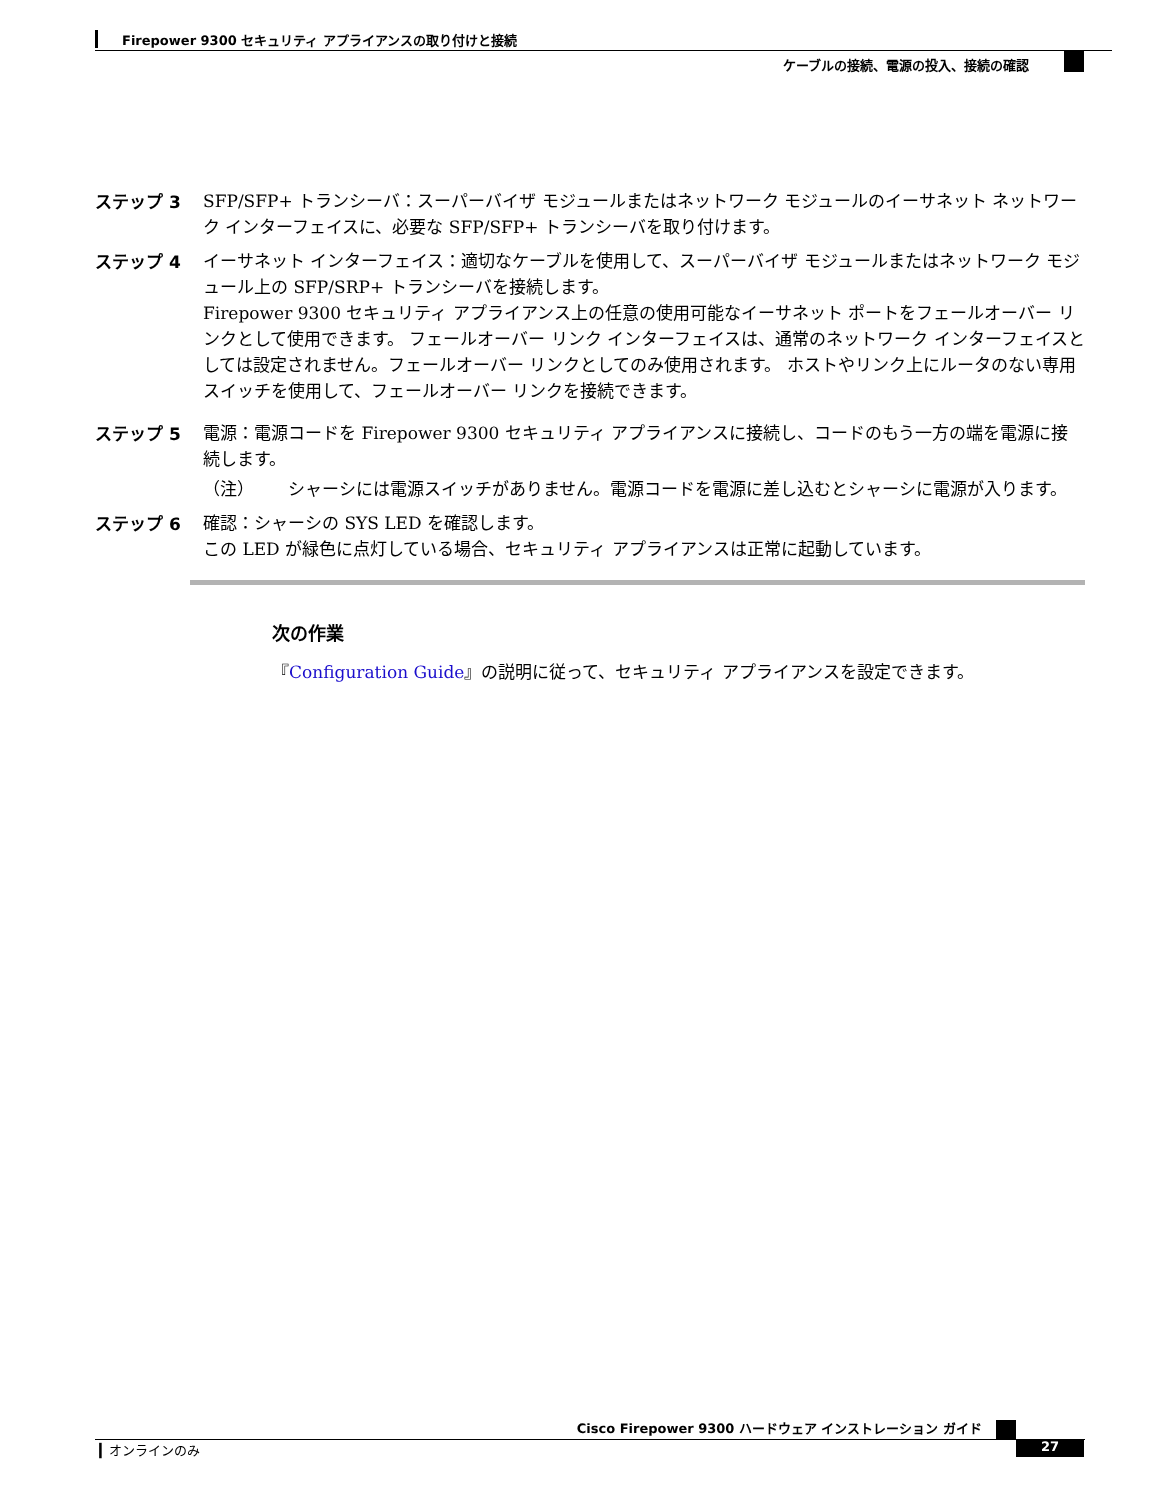Firepower 9300 セキュリティ アプライアンスの取り付けと接続
ケーブルの接続、電源の投入、接続の確認
ステップ 3 SFP/SFP+ トランシーバ：スーパーバイザ モジュールまたはネットワーク モジュールのイーサネット ネットワーク インターフェイスに、必要な SFP/SFP+ トランシーバを取り付けます。
ステップ 4 イーサネット インターフェイス：適切なケーブルを使用して、スーパーバイザ モジュールまたはネットワーク モジュール上の SFP/SRP+ トランシーバを接続します。
Firepower 9300 セキュリティ アプライアンス上の任意の使用可能なイーサネット ポートをフェールオーバー リンクとして使用できます。 フェールオーバー リンク インターフェイスは、通常のネットワーク インターフェイスとしては設定されません。フェールオーバー リンクとしてのみ使用されます。 ホストやリンク上にルータのない専用スイッチを使用して、フェールオーバー リンクを接続できます。
ステップ 5 電源：電源コードを Firepower 9300 セキュリティ アプライアンスに接続し、コードのもう一方の端を電源に接続します。
（注） シャーシには電源スイッチがありません。電源コードを電源に差し込むとシャーシに電源が入ります。
ステップ 6 確認：シャーシの SYS LED を確認します。
この LED が緑色に点灯している場合、セキュリティ アプライアンスは正常に起動しています。
次の作業
『Configuration Guide』の説明に従って、セキュリティ アプライアンスを設定できます。
Cisco Firepower 9300 ハードウェア インストレーション ガイド
▎オンラインのみ 27